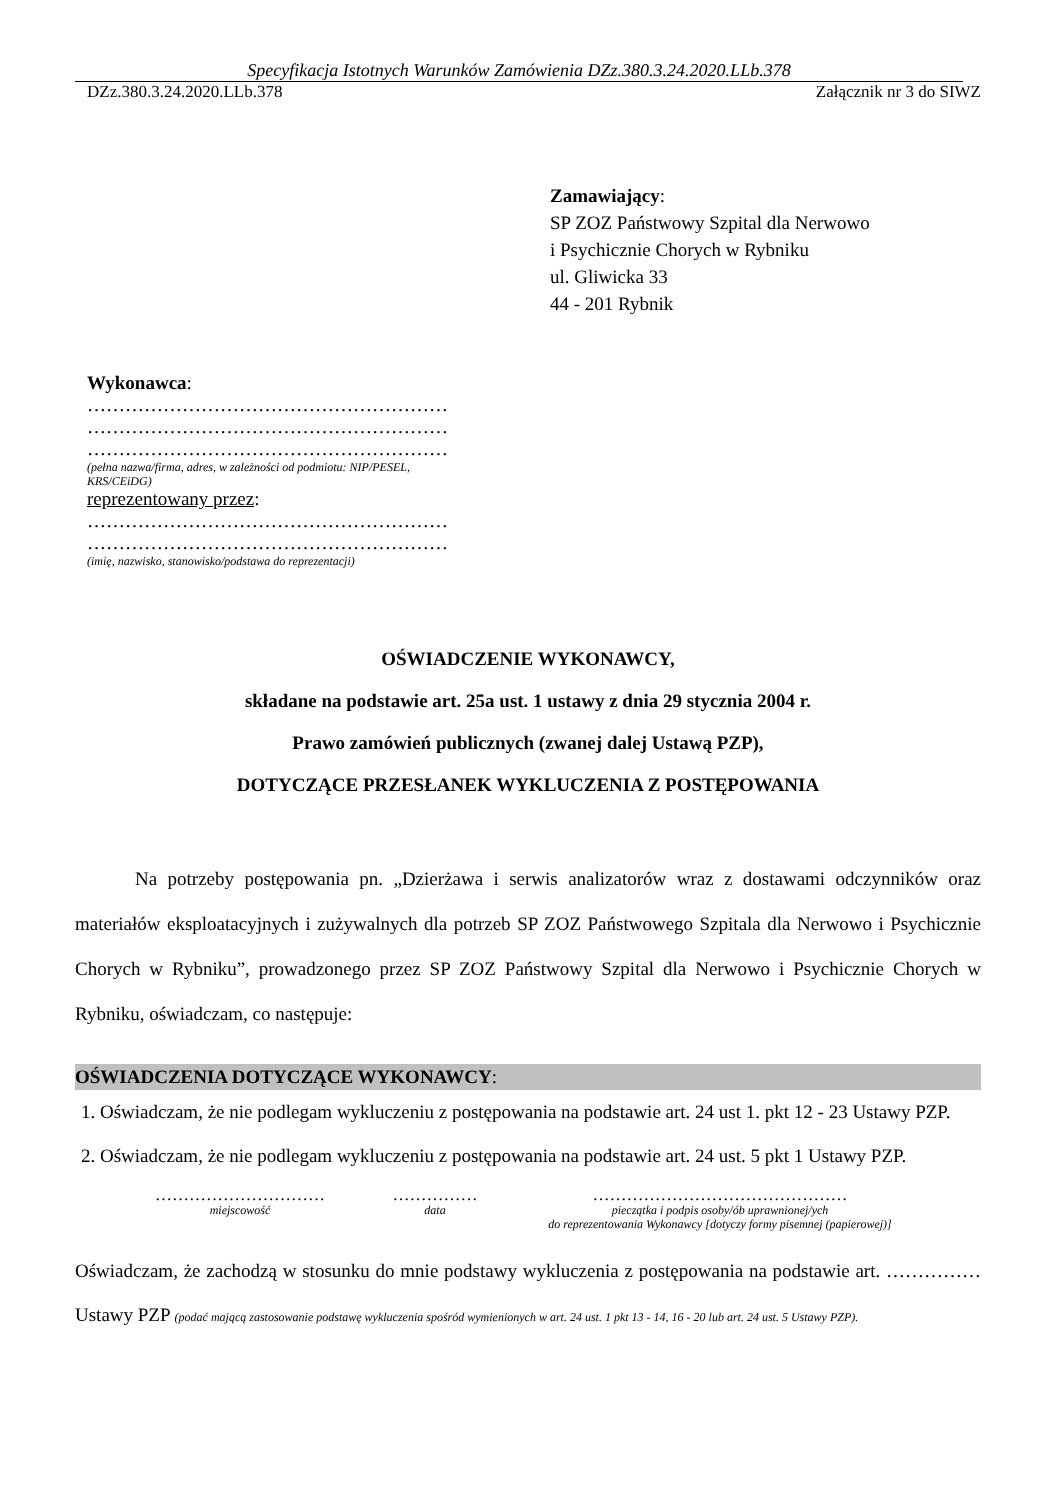Specyfikacja Istotnych Warunków Zamówienia DZz.380.3.24.2020.LLb.378
DZz.380.3.24.2020.LLb.378 Załącznik nr 3 do SIWZ
Zamawiający:
SP ZOZ Państwowy Szpital dla Nerwowo
i Psychicznie Chorych w Rybniku
ul. Gliwicka 33
44 - 201 Rybnik
Wykonawca:
…………………………………………………
…………………………………………………
…………………………………………………
(pełna nazwa/firma, adres, w zależności od podmiotu: NIP/PESEL,
KRS/CEiDG)
reprezentowany przez:
…………………………………………………
…………………………………………………
(imię, nazwisko, stanowisko/podstawa do reprezentacji)
OŚWIADCZENIE WYKONAWCY,
składane na podstawie art. 25a ust. 1 ustawy z dnia 29 stycznia 2004 r.
Prawo zamówień publicznych (zwanej dalej Ustawą PZP),
DOTYCZĄCE PRZESŁANEK WYKLUCZENIA Z POSTĘPOWANIA
Na potrzeby postępowania pn. „Dzierżawa i serwis analizatorów wraz z dostawami odczynników oraz materiałów eksploatacyjnych i zużywalnych dla potrzeb SP ZOZ Państwowego Szpitala dla Nerwowo i Psychicznie Chorych w Rybniku”, prowadzonego przez SP ZOZ Państwowy Szpital dla Nerwowo i Psychicznie Chorych w Rybniku, oświadczam, co następuje:
OŚWIADCZENIA DOTYCZĄCE WYKONAWCY:
1. Oświadczam, że nie podlegam wykluczeniu z postępowania na podstawie art. 24 ust 1. pkt 12 - 23 Ustawy PZP.
2. Oświadczam, że nie podlegam wykluczeniu z postępowania na podstawie art. 24 ust. 5 pkt 1 Ustawy PZP.
…………………………
miejscowość
……………
data
………………………………………
pieczątka i podpis osoby/ób uprawnionej/ych
do reprezentowania Wykonawcy [dotyczy formy pisemnej (papierowej)]
Oświadczam, że zachodzą w stosunku do mnie podstawy wykluczenia z postępowania na podstawie art. …………… Ustawy PZP (podać mającą zastosowanie podstawę wykluczenia spośród wymienionych w art. 24 ust. 1 pkt 13 - 14, 16 - 20 lub art. 24 ust. 5 Ustawy PZP).